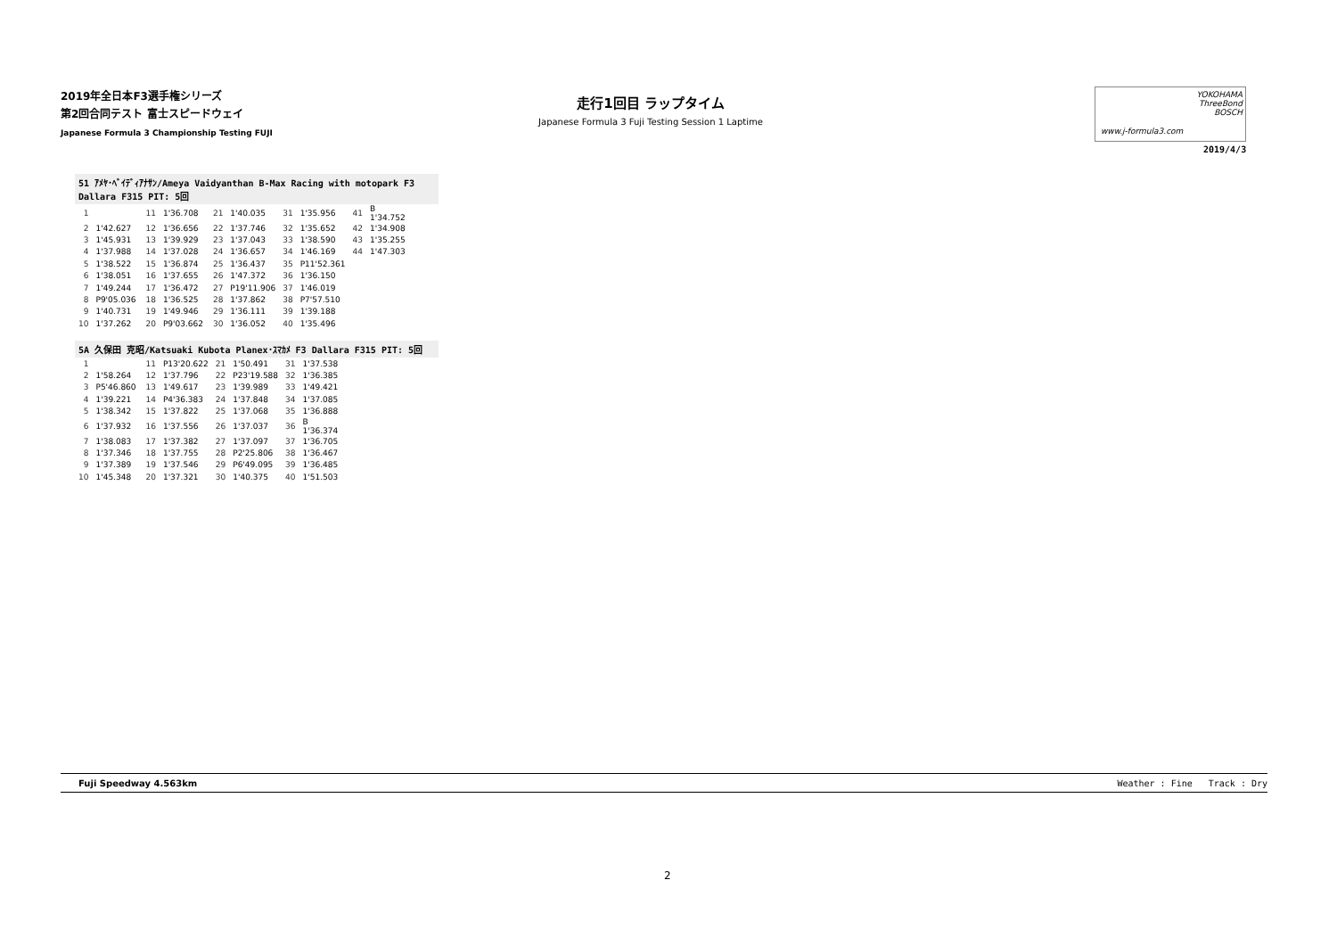2019年全日本F3選手権シリーズ
第2回合同テスト 富士スピードウェイ
Japanese Formula 3 Championship Testing FUJI
走行1回目 ラップタイム
Japanese Formula 3 Fuji Testing Session 1 Laptime
YOKOHAMA
ThreeBond
BOSCH
www.j-formula3.com
2019/4/3
51 ｱﾒﾔ･ﾍﾞｲﾃﾞｨｱﾅｻﾝ/Ameya Vaidyanthan B-Max Racing with motopark F3
Dallara F315 PIT: 5回
| 1 | | 11 | 1'36.708 | 21 | 1'40.035 | 31 | 1'35.956 | 41 | B 1'34.752 |
| 2 | 1'42.627 | 12 | 1'36.656 | 22 | 1'37.746 | 32 | 1'35.652 | 42 | 1'34.908 |
| 3 | 1'45.931 | 13 | 1'39.929 | 23 | 1'37.043 | 33 | 1'38.590 | 43 | 1'35.255 |
| 4 | 1'37.988 | 14 | 1'37.028 | 24 | 1'36.657 | 34 | 1'46.169 | 44 | 1'47.303 |
| 5 | 1'38.522 | 15 | 1'36.874 | 25 | 1'36.437 | 35 | P11'52.361 | | |
| 6 | 1'38.051 | 16 | 1'37.655 | 26 | 1'47.372 | 36 | 1'36.150 | | |
| 7 | 1'49.244 | 17 | 1'36.472 | 27 | P19'11.906 | 37 | 1'46.019 | | |
| 8 | P9'05.036 | 18 | 1'36.525 | 28 | 1'37.862 | 38 | P7'57.510 | | |
| 9 | 1'40.731 | 19 | 1'49.946 | 29 | 1'36.111 | 39 | 1'39.188 | | |
| 10 | 1'37.262 | 20 | P9'03.662 | 30 | 1'36.052 | 40 | 1'35.496 | | |
5A 久保田 克昭/Katsuaki Kubota Planex･ｽﾏｶﾒ F3 Dallara F315 PIT: 5回
| 1 | | 11 | P13'20.622 | 21 | 1'50.491 | 31 | 1'37.538 |
| 2 | 1'58.264 | 12 | 1'37.796 | 22 | P23'19.588 | 32 | 1'36.385 |
| 3 | P5'46.860 | 13 | 1'49.617 | 23 | 1'39.989 | 33 | 1'49.421 |
| 4 | 1'39.221 | 14 | P4'36.383 | 24 | 1'37.848 | 34 | 1'37.085 |
| 5 | 1'38.342 | 15 | 1'37.822 | 25 | 1'37.068 | 35 | 1'36.888 |
| 6 | 1'37.932 | 16 | 1'37.556 | 26 | 1'37.037 | 36 | B 1'36.374 |
| 7 | 1'38.083 | 17 | 1'37.382 | 27 | 1'37.097 | 37 | 1'36.705 |
| 8 | 1'37.346 | 18 | 1'37.755 | 28 | P2'25.806 | 38 | 1'36.467 |
| 9 | 1'37.389 | 19 | 1'37.546 | 29 | P6'49.095 | 39 | 1'36.485 |
| 10 | 1'45.348 | 20 | 1'37.321 | 30 | 1'40.375 | 40 | 1'51.503 |
Fuji Speedway 4.563km Weather : Fine Track : Dry
2